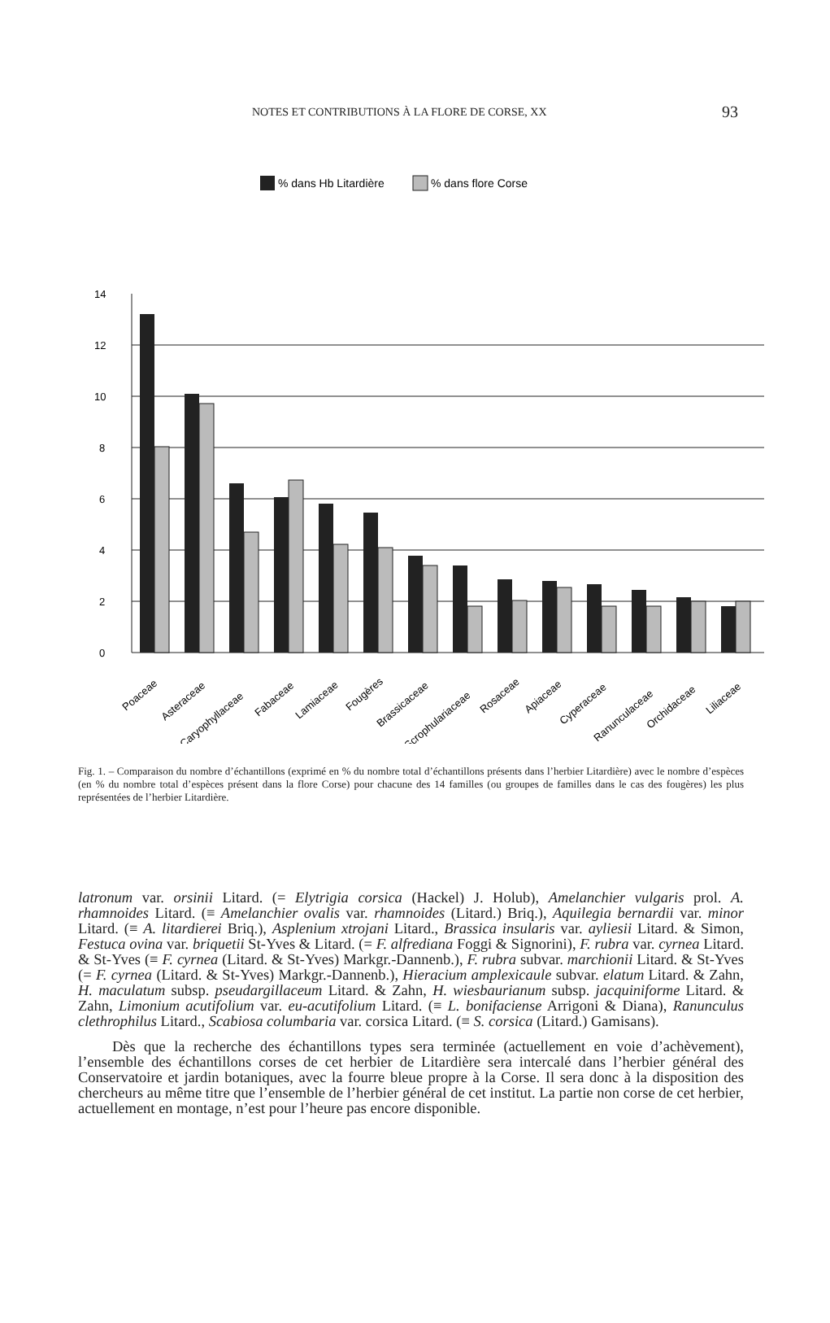NOTES ET CONTRIBUTIONS À LA FLORE DE CORSE, XX 93
% dans Hb Litardière
% dans flore Corse
0
2
4
6
8
10
12
14
Poaceae
Asteraceae
Caryophyllaceae
Fabaceae
Lamiaceae
Fougères
Brassicaceae
Scrophulariaceae
Rosaceae
Apiaceae
Cyperaceae
Ranunculaceae
Orchidaceae
Liliaceae
Fig. 1. – Comparaison du nombre d’échantillons (exprimé en % du nombre total d’échantillons présents dans l’herbier Litardière) avec le nombre d’espèces (en % du nombre total d’espèces présent dans la flore Corse) pour chacune des 14 familles (ou groupes de familles dans le cas des fougères) les plus représentées de l’herbier Litardière.
latronum var. orsinii Litard. (= Elytrigia corsica (Hackel) J. Holub), Amelanchier vulgaris prol. A. rhamnoides Litard. (≡ Amelanchier ovalis var. rhamnoides (Litard.) Briq.), Aquilegia bernardii var. minor Litard. (≡ A. litardierei Briq.), Asplenium xtrojani Litard., Brassica insularis var. ayliesii Litard. & Simon, Festuca ovina var. briquetii St-Yves & Litard. (= F. alfrediana Foggi & Signorini), F. rubra var. cyrnea Litard. & St-Yves (≡ F. cyrnea (Litard. & St-Yves) Markgr.-Dannenb.), F. rubra subvar. marchionii Litard. & St-Yves (= F. cyrnea (Litard. & St-Yves) Markgr.-Dannenb.), Hieracium amplexicaule subvar. elatum Litard. & Zahn, H. maculatum subsp. pseudargillaceum Litard. & Zahn, H. wiesbaurianum subsp. jacquiniforme Litard. & Zahn, Limonium acutifolium var. eu-acutifolium Litard. (≡ L. bonifaciense Arrigoni & Diana), Ranunculus clethrophilus Litard., Scabiosa columbaria var. corsica Litard. (≡ S. corsica (Litard.) Gamisans).
Dès que la recherche des échantillons types sera terminée (actuellement en voie d’achèvement), l’ensemble des échantillons corses de cet herbier de Litardière sera intercalé dans l’herbier général des Conservatoire et jardin botaniques, avec la fourre bleue propre à la Corse. Il sera donc à la disposition des chercheurs au même titre que l’ensemble de l’herbier général de cet institut. La partie non corse de cet herbier, actuellement en montage, n’est pour l’heure pas encore disponible.